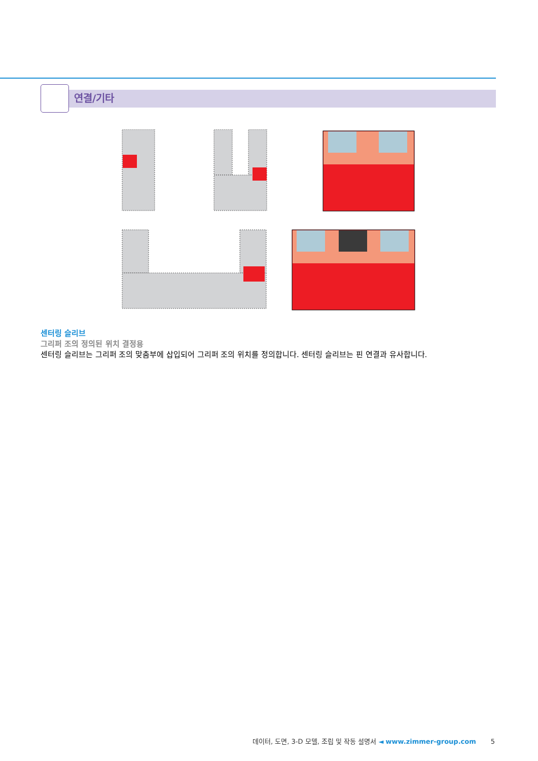연결/기타
센터링 슬리브
그리퍼 조의 정의된 위치 결정용
센터링 슬리브는 그리퍼 조의 맞춤부에 삽입되어 그리퍼 조의 위치를 정의합니다. 센터링 슬리브는 핀 연결과 유사합니다.
데이터, 도면, 3-D 모델, 조립 및 작동 설명서 ◄ www.zimmer-group.com 5